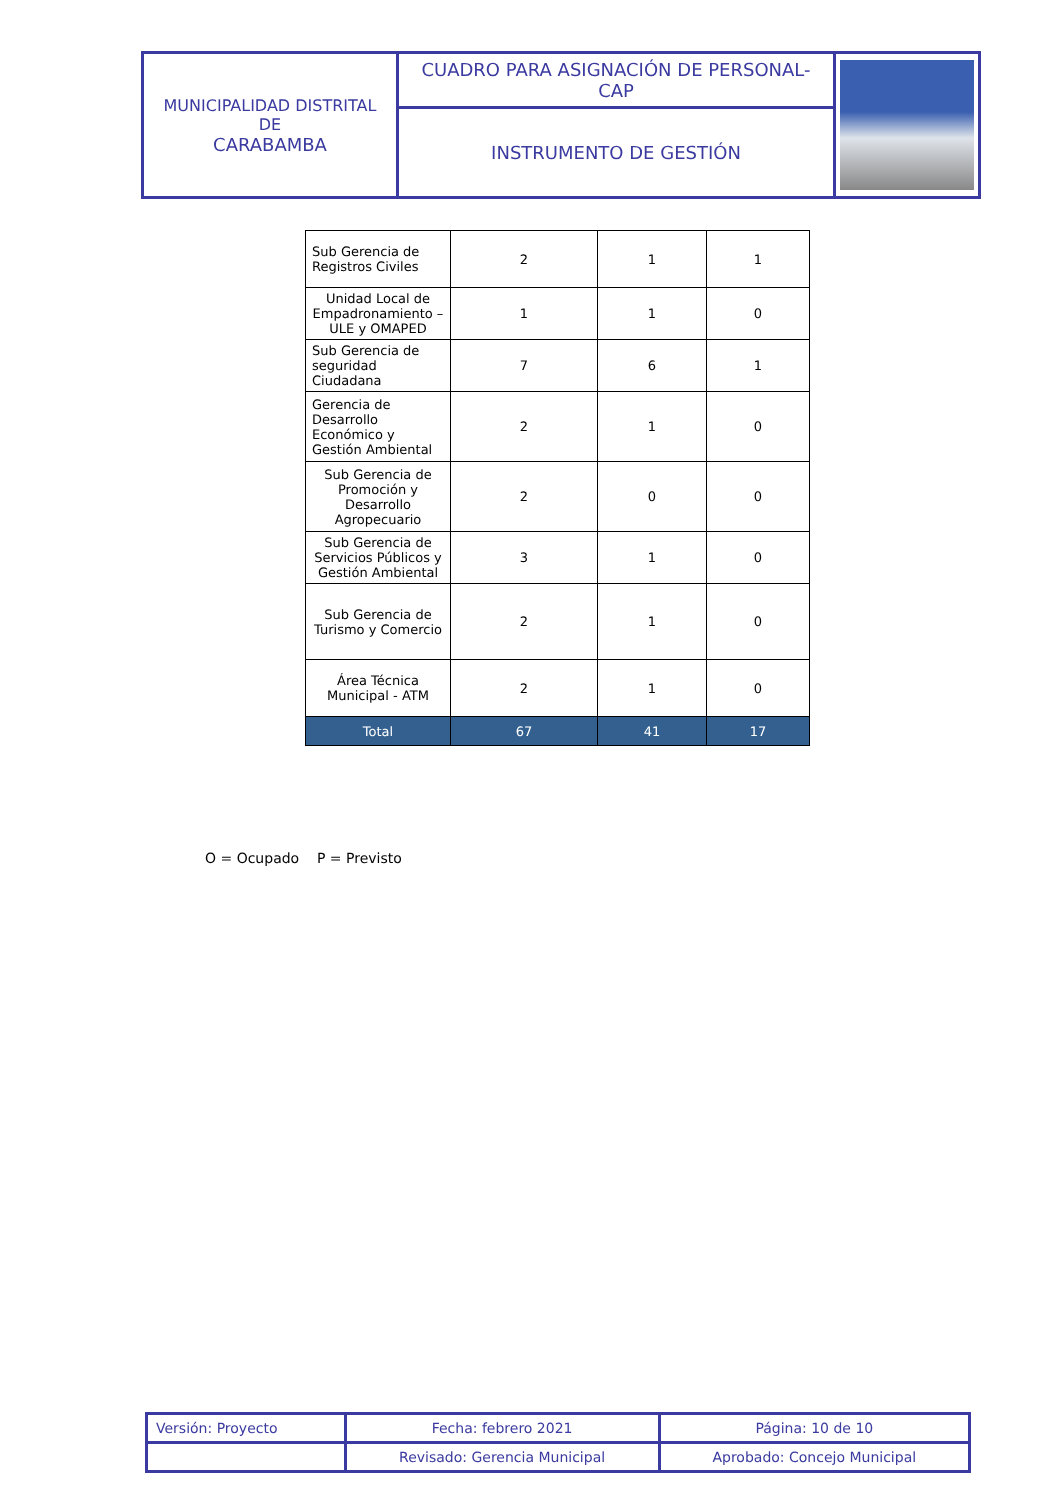| MUNICIPALIDAD DISTRITAL DE CARABAMBA | CUADRO PARA ASIGNACIÓN DE PERSONAL- CAP | |
| | INSTRUMENTO DE GESTIÓN | |
| Sub Gerencia de Registros Civiles | 2 | 1 | 1 |
| Unidad Local de Empadronamiento – ULE y OMAPED | 1 | 1 | 0 |
| Sub Gerencia de seguridad Ciudadana | 7 | 6 | 1 |
| Gerencia de Desarrollo Económico y Gestión Ambiental | 2 | 1 | 0 |
| Sub Gerencia de Promoción y Desarrollo Agropecuario | 2 | 0 | 0 |
| Sub Gerencia de Servicios Públicos y Gestión Ambiental | 3 | 1 | 0 |
| Sub Gerencia de Turismo y Comercio | 2 | 1 | 0 |
| Área Técnica Municipal - ATM | 2 | 1 | 0 |
| Total | 67 | 41 | 17 |
O = Ocupado P = Previsto
| Versión: Proyecto | Fecha: febrero 2021 | Página: 10 de 10 |
| | Revisado: Gerencia Municipal | Aprobado: Concejo Municipal |